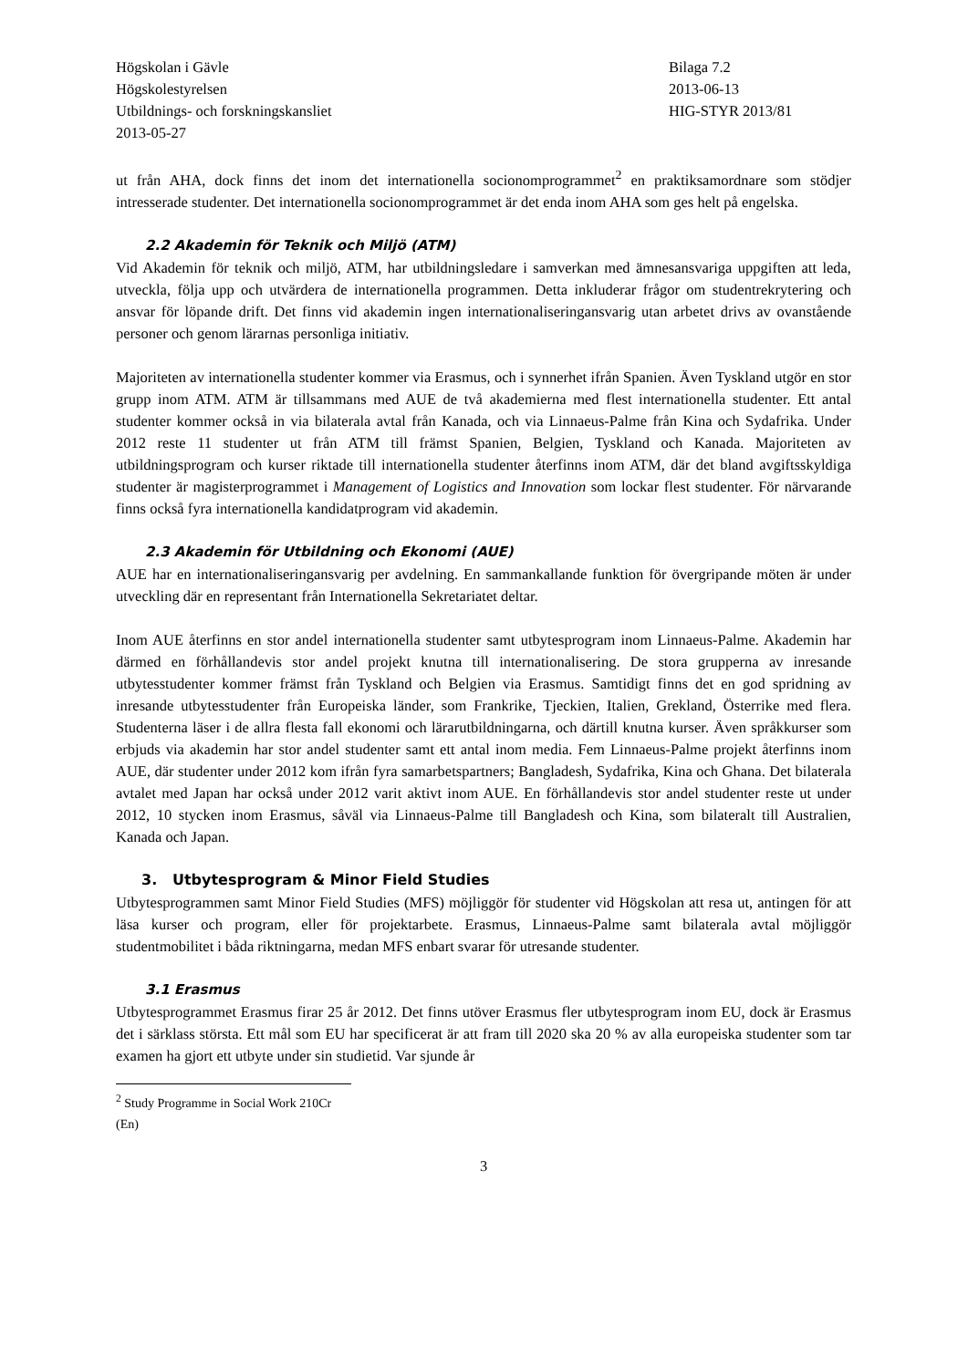Högskolan i Gävle
Högskolestyrelsen
Utbildnings- och forskningskansliet
2013-05-27
Bilaga 7.2
2013-06-13
HIG-STYR 2013/81
ut från AHA, dock finns det inom det internationella socionomprogrammet<sup>2</sup> en praktiksamordnare som stödjer intresserade studenter. Det internationella socionomprogrammet är det enda inom AHA som ges helt på engelska.
2.2 Akademin för Teknik och Miljö (ATM)
Vid Akademin för teknik och miljö, ATM, har utbildningsledare i samverkan med ämnesansvariga uppgiften att leda, utveckla, följa upp och utvärdera de internationella programmen. Detta inkluderar frågor om studentrekrytering och ansvar för löpande drift. Det finns vid akademin ingen internationaliseringansvarig utan arbetet drivs av ovanstående personer och genom lärarnas personliga initiativ.
Majoriteten av internationella studenter kommer via Erasmus, och i synnerhet ifrån Spanien. Även Tyskland utgör en stor grupp inom ATM. ATM är tillsammans med AUE de två akademierna med flest internationella studenter. Ett antal studenter kommer också in via bilaterala avtal från Kanada, och via Linnaeus-Palme från Kina och Sydafrika. Under 2012 reste 11 studenter ut från ATM till främst Spanien, Belgien, Tyskland och Kanada. Majoriteten av utbildningsprogram och kurser riktade till internationella studenter återfinns inom ATM, där det bland avgiftsskyldiga studenter är magisterprogrammet i Management of Logistics and Innovation som lockar flest studenter. För närvarande finns också fyra internationella kandidatprogram vid akademin.
2.3 Akademin för Utbildning och Ekonomi (AUE)
AUE har en internationaliseringansvarig per avdelning. En sammankallande funktion för övergripande möten är under utveckling där en representant från Internationella Sekretariatet deltar.
Inom AUE återfinns en stor andel internationella studenter samt utbytesprogram inom Linnaeus-Palme. Akademin har därmed en förhållandevis stor andel projekt knutna till internationalisering. De stora grupperna av inresande utbytesstudenter kommer främst från Tyskland och Belgien via Erasmus. Samtidigt finns det en god spridning av inresande utbytesstudenter från Europeiska länder, som Frankrike, Tjeckien, Italien, Grekland, Österrike med flera. Studenterna läser i de allra flesta fall ekonomi och lärarutbildningarna, och därtill knutna kurser. Även språkkurser som erbjuds via akademin har stor andel studenter samt ett antal inom media. Fem Linnaeus-Palme projekt återfinns inom AUE, där studenter under 2012 kom ifrån fyra samarbetspartners; Bangladesh, Sydafrika, Kina och Ghana. Det bilaterala avtalet med Japan har också under 2012 varit aktivt inom AUE. En förhållandevis stor andel studenter reste ut under 2012, 10 stycken inom Erasmus, såväl via Linnaeus-Palme till Bangladesh och Kina, som bilateralt till Australien, Kanada och Japan.
3. Utbytesprogram & Minor Field Studies
Utbytesprogrammen samt Minor Field Studies (MFS) möjliggör för studenter vid Högskolan att resa ut, antingen för att läsa kurser och program, eller för projektarbete. Erasmus, Linnaeus-Palme samt bilaterala avtal möjliggör studentmobilitet i båda riktningarna, medan MFS enbart svarar för utresande studenter.
3.1 Erasmus
Utbytesprogrammet Erasmus firar 25 år 2012. Det finns utöver Erasmus fler utbytesprogram inom EU, dock är Erasmus det i särklass största. Ett mål som EU har specificerat är att fram till 2020 ska 20 % av alla europeiska studenter som tar examen ha gjort ett utbyte under sin studietid. Var sjunde år
<sup>2</sup> Study Programme in Social Work 210Cr (En)
3